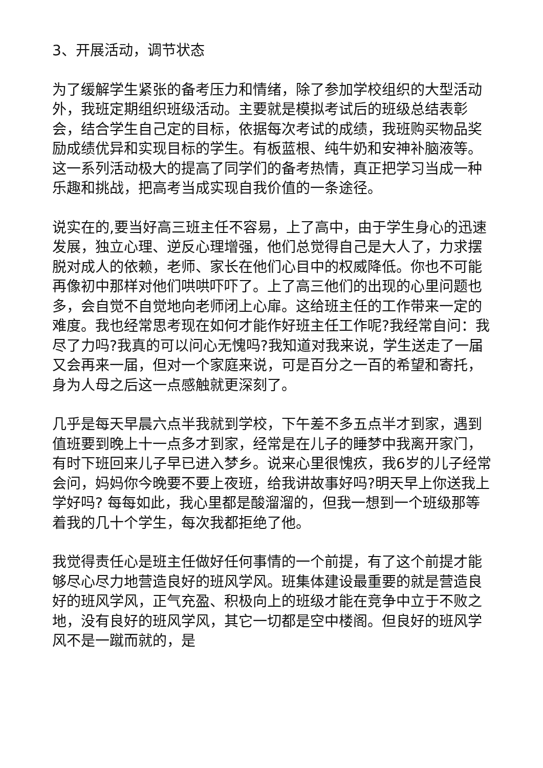3、开展活动，调节状态
为了缓解学生紧张的备考压力和情绪，除了参加学校组织的大型活动外，我班定期组织班级活动。主要就是模拟考试后的班级总结表彰会，结合学生自己定的目标，依据每次考试的成绩，我班购买物品奖励成绩优异和实现目标的学生。有板蓝根、纯牛奶和安神补脑液等。这一系列活动极大的提高了同学们的备考热情，真正把学习当成一种乐趣和挑战，把高考当成实现自我价值的一条途径。
说实在的,要当好高三班主任不容易，上了高中，由于学生身心的迅速发展，独立心理、逆反心理增强，他们总觉得自己是大人了，力求摆脱对成人的依赖，老师、家长在他们心目中的权威降低。你也不可能再像初中那样对他们哄哄吓吓了。上了高三他们的出现的心里问题也多，会自觉不自觉地向老师闭上心扉。这给班主任的工作带来一定的难度。我也经常思考现在如何才能作好班主任工作呢?我经常自问：我尽了力吗?我真的可以问心无愧吗?我知道对我来说，学生送走了一届又会再来一届，但对一个家庭来说，可是百分之一百的希望和寄托，身为人母之后这一点感触就更深刻了。
几乎是每天早晨六点半我就到学校，下午差不多五点半才到家，遇到值班要到晚上十一点多才到家，经常是在儿子的睡梦中我离开家门，有时下班回来儿子早已进入梦乡。说来心里很愧疚，我6岁的儿子经常会问，妈妈你今晚要不要上夜班，给我讲故事好吗?明天早上你送我上学好吗? 每每如此，我心里都是酸溜溜的，但我一想到一个班级那等着我的几十个学生，每次我都拒绝了他。
我觉得责任心是班主任做好任何事情的一个前提，有了这个前提才能够尽心尽力地营造良好的班风学风。班集体建设最重要的就是营造良好的班风学风，正气充盈、积极向上的班级才能在竞争中立于不败之地，没有良好的班风学风，其它一切都是空中楼阁。但良好的班风学风不是一蹴而就的，是